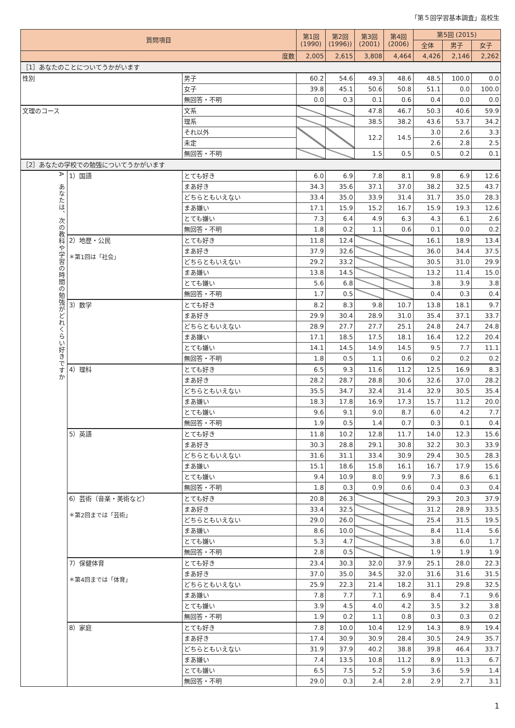「第５回学習基本調査」高校生
| 質問項目 | | | 第1回 (1990) | 第2回 (1996)) | 第3回 (2001) | 第4回 (2006) | 第5回 (2015) | | |
| --- | --- | --- | --- | --- | --- | --- | --- | --- | --- |
| | | | | | | | 全体 | 男子 | 女子 |
| 度数 | | | 2,005 | 2,615 | 3,808 | 4,464 | 4,426 | 2,146 | 2,262 |
| ［1］あなたのことについてうかがいます | | | | | | | | | |
| 性別 | | 男子 | 60.2 | 54.6 | 49.3 | 48.6 | 48.5 | 100.0 | 0.0 |
| | | 女子 | 39.8 | 45.1 | 50.6 | 50.8 | 51.1 | 0.0 | 100.0 |
| | | 無回答・不明 | 0.0 | 0.3 | 0.1 | 0.6 | 0.4 | 0.0 | 0.0 |
| 文理のコース | | 文系 | | | 47.8 | 46.7 | 50.3 | 40.6 | 59.9 |
| | | 理系 | | | 38.5 | 38.2 | 43.6 | 53.7 | 34.2 |
| | | それ以外 | | | 12.2 | 14.5 | 3.0 | 2.6 | 3.3 |
| | | 未定 | | | | | 2.6 | 2.8 | 2.5 |
| | | 無回答・不明 | | | 1.5 | 0.5 | 0.5 | 0.2 | 0.1 |
| ［2］あなたの学校での勉強についてうかがいます | | | | | | | | | |
| A あなたは、次の教科や学習の時間の勉強がどれくらい好きですか | 1）国語 | とても好き | 6.0 | 6.9 | 7.8 | 8.1 | 9.8 | 6.9 | 12.6 |
| | | まあ好き | 34.3 | 35.6 | 37.1 | 37.0 | 38.2 | 32.5 | 43.7 |
| | | どちらともいえない | 33.4 | 35.0 | 33.9 | 31.4 | 31.7 | 35.0 | 28.3 |
| | | まあ嫌い | 17.1 | 15.9 | 15.2 | 16.7 | 15.9 | 19.3 | 12.6 |
| | | とても嫌い | 7.3 | 6.4 | 4.9 | 6.3 | 4.3 | 6.1 | 2.6 |
| | | 無回答・不明 | 1.8 | 0.2 | 1.1 | 0.6 | 0.1 | 0.0 | 0.2 |
| | 2）地歴・公民 ＊第1回は「社会」 | とても好き | 11.8 | 12.4 | | | 16.1 | 18.9 | 13.4 |
| | | まあ好き | 37.9 | 32.6 | | | 36.0 | 34.4 | 37.5 |
| | | どちらともいえない | 29.2 | 33.2 | | | 30.5 | 31.0 | 29.9 |
| | | まあ嫌い | 13.8 | 14.5 | | | 13.2 | 11.4 | 15.0 |
| | | とても嫌い | 5.6 | 6.8 | | | 3.8 | 3.9 | 3.8 |
| | | 無回答・不明 | 1.7 | 0.5 | | | 0.4 | 0.3 | 0.4 |
| | 3）数学 | とても好き | 8.2 | 8.3 | 9.8 | 10.7 | 13.8 | 18.1 | 9.7 |
| | | まあ好き | 29.9 | 30.4 | 28.9 | 31.0 | 35.4 | 37.1 | 33.7 |
| | | どちらともいえない | 28.9 | 27.7 | 27.7 | 25.1 | 24.8 | 24.7 | 24.8 |
| | | まあ嫌い | 17.1 | 18.5 | 17.5 | 18.1 | 16.4 | 12.2 | 20.4 |
| | | とても嫌い | 14.1 | 14.5 | 14.9 | 14.5 | 9.5 | 7.7 | 11.1 |
| | | 無回答・不明 | 1.8 | 0.5 | 1.1 | 0.6 | 0.2 | 0.2 | 0.2 |
| | 4）理科 | とても好き | 6.5 | 9.3 | 11.6 | 11.2 | 12.5 | 16.9 | 8.3 |
| | | まあ好き | 28.2 | 28.7 | 28.8 | 30.6 | 32.6 | 37.0 | 28.2 |
| | | どちらともいえない | 35.5 | 34.7 | 32.4 | 31.4 | 32.9 | 30.5 | 35.4 |
| | | まあ嫌い | 18.3 | 17.8 | 16.9 | 17.3 | 15.7 | 11.2 | 20.0 |
| | | とても嫌い | 9.6 | 9.1 | 9.0 | 8.7 | 6.0 | 4.2 | 7.7 |
| | | 無回答・不明 | 1.9 | 0.5 | 1.4 | 0.7 | 0.3 | 0.1 | 0.4 |
| | 5）英語 | とても好き | 11.8 | 10.2 | 12.8 | 11.7 | 14.0 | 12.3 | 15.6 |
| | | まあ好き | 30.3 | 28.8 | 29.1 | 30.8 | 32.2 | 30.3 | 33.9 |
| | | どちらともいえない | 31.6 | 31.1 | 33.4 | 30.9 | 29.4 | 30.5 | 28.3 |
| | | まあ嫌い | 15.1 | 18.6 | 15.8 | 16.1 | 16.7 | 17.9 | 15.6 |
| | | とても嫌い | 9.4 | 10.9 | 8.0 | 9.9 | 7.3 | 8.6 | 6.1 |
| | | 無回答・不明 | 1.8 | 0.3 | 0.9 | 0.6 | 0.4 | 0.3 | 0.4 |
| | 6）芸術（音楽・美術など） ＊第2回までは「芸術」 | とても好き | 20.8 | 26.3 | | | 29.3 | 20.3 | 37.9 |
| | | まあ好き | 33.4 | 32.5 | | | 31.2 | 28.9 | 33.5 |
| | | どちらともいえない | 29.0 | 26.0 | | | 25.4 | 31.5 | 19.5 |
| | | まあ嫌い | 8.6 | 10.0 | | | 8.4 | 11.4 | 5.6 |
| | | とても嫌い | 5.3 | 4.7 | | | 3.8 | 6.0 | 1.7 |
| | | 無回答・不明 | 2.8 | 0.5 | | | 1.9 | 1.9 | 1.9 |
| | 7）保健体育 ＊第4回までは「体育」 | とても好き | 23.4 | 30.3 | 32.0 | 37.9 | 25.1 | 28.0 | 22.3 |
| | | まあ好き | 37.0 | 35.0 | 34.5 | 32.0 | 31.6 | 31.6 | 31.5 |
| | | どちらともいえない | 25.9 | 22.3 | 21.4 | 18.2 | 31.1 | 29.8 | 32.5 |
| | | まあ嫌い | 7.8 | 7.7 | 7.1 | 6.9 | 8.4 | 7.1 | 9.6 |
| | | とても嫌い | 3.9 | 4.5 | 4.0 | 4.2 | 3.5 | 3.2 | 3.8 |
| | | 無回答・不明 | 1.9 | 0.2 | 1.1 | 0.8 | 0.3 | 0.3 | 0.2 |
| | 8）家庭 | とても好き | 7.8 | 10.0 | 10.4 | 12.9 | 14.3 | 8.9 | 19.4 |
| | | まあ好き | 17.4 | 30.9 | 30.9 | 28.4 | 30.5 | 24.9 | 35.7 |
| | | どちらともいえない | 31.9 | 37.9 | 40.2 | 38.8 | 39.8 | 46.4 | 33.7 |
| | | まあ嫌い | 7.4 | 13.5 | 10.8 | 11.2 | 8.9 | 11.3 | 6.7 |
| | | とても嫌い | 6.5 | 7.5 | 5.2 | 5.9 | 3.6 | 5.9 | 1.4 |
| | | 無回答・不明 | 29.0 | 0.3 | 2.4 | 2.8 | 2.9 | 2.7 | 3.1 |
1